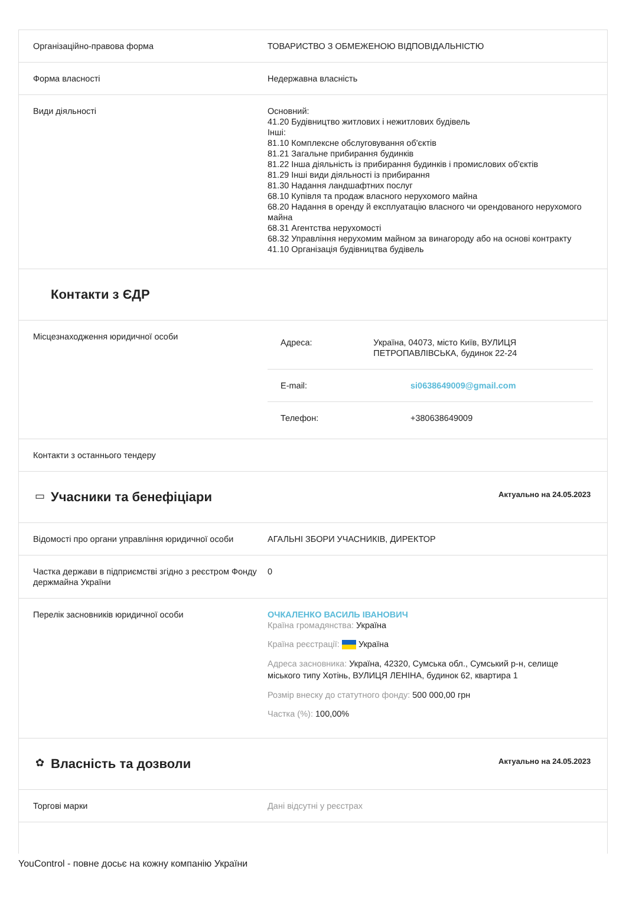Організаційно-правова форма ТОВАРИСТВО З ОБМЕЖЕНОЮ ВІДПОВІДАЛЬНІСТЮ
Форма власності Недержавна власність
Види діяльності Основний:
41.20 Будівництво житлових і нежитлових будівель
Інші:
81.10 Комплексне обслуговування об'єктів
81.21 Загальне прибирання будинків
81.22 Інша діяльність із прибирання будинків і промислових об'єктів
81.29 Інші види діяльності із прибирання
81.30 Надання ландшафтних послуг
68.10 Купівля та продаж власного нерухомого майна
68.20 Надання в оренду й експлуатацію власного чи орендованого нерухомого майна
68.31 Агентства нерухомості
68.32 Управління нерухомим майном за винагороду або на основі контракту
41.10 Організація будівництва будівель
Контакти з ЄДР
Місцезнаходження юридичної особи
Адреса: Україна, 04073, місто Київ, ВУЛИЦЯ ПЕТРОПАВЛІВСЬКА, будинок 22-24
E-mail: si0638649009@gmail.com
Телефон: +380638649009
Контакти з останнього тендеру
▭
Учасники та бенефіціари
Актуально на 24.05.2023
Відомості про органи управління юридичної особи
АГАЛЬНІ ЗБОРИ УЧАСНИКІВ, ДИРЕКТОР
Частка держави в підприємстві згідно з реєстром Фонду держмайна України
0
Перелік засновників юридичної особи ОЧКАЛЕНКО ВАСИЛЬ ІВАНОВИЧ
Країна громадянства: Україна
Країна реєстрації: Україна
Адреса засновника: Україна, 42320, Сумська обл., Сумський р-н, селище міського типу Хотінь, ВУЛИЦЯ ЛЕНІНА, будинок 62, квартира 1
Розмір внеску до статутного фонду: 500 000,00 грн
Частка (%): 100,00%
✿
Власність та дозволи
Актуально на 24.05.2023
Торгові марки Дані відсутні у реєстрах
YouControl - повне досьє на кожну компанію України